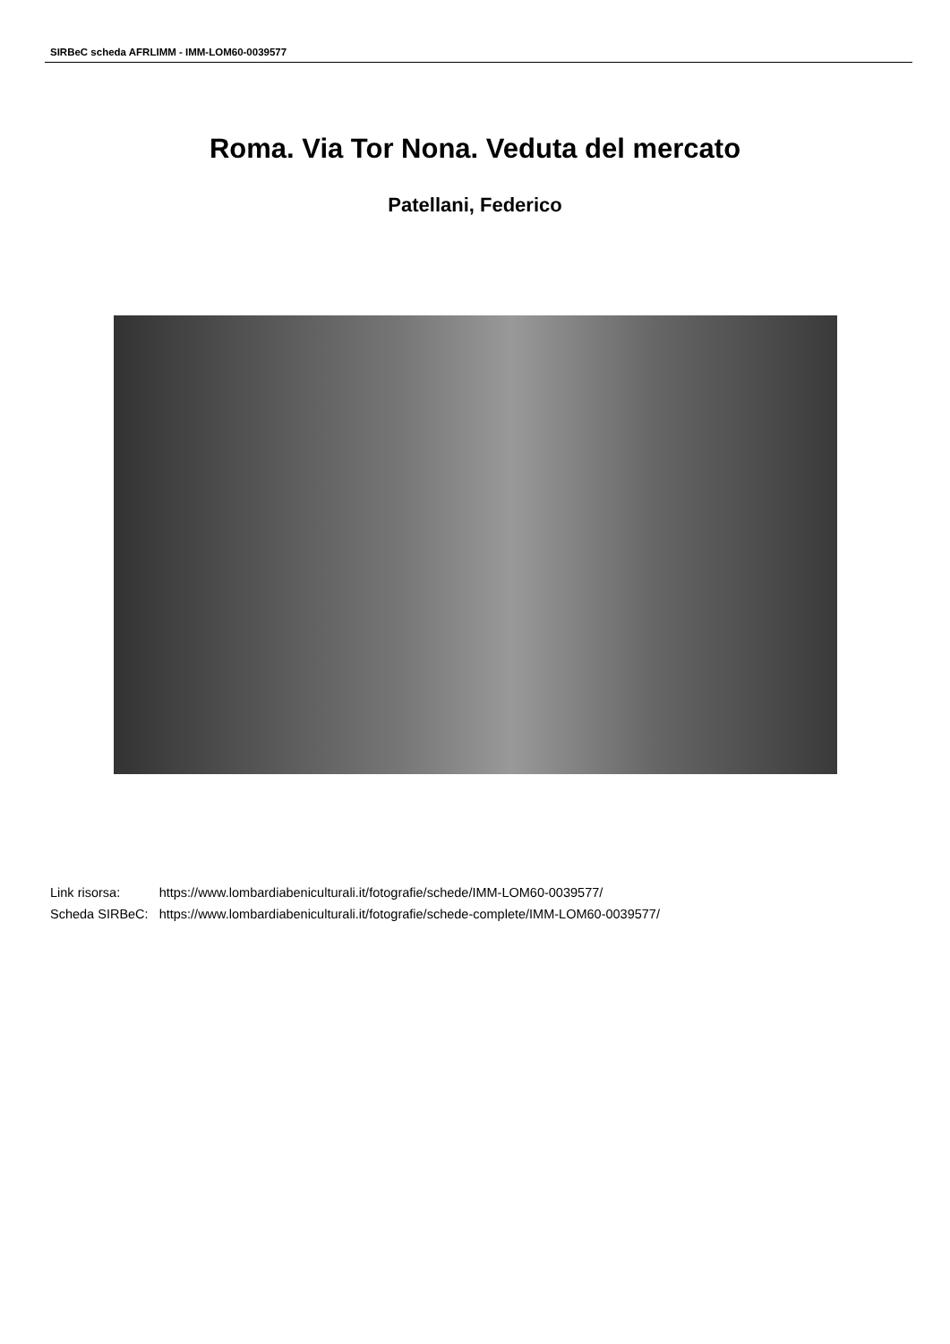SIRBeC scheda AFRLIMM - IMM-LOM60-0039577
Roma. Via Tor Nona. Veduta del mercato
Patellani, Federico
| Link risorsa: | https://www.lombardiabeniculturali.it/fotografie/schede/IMM-LOM60-0039577/ |
| Scheda SIRBeC: | https://www.lombardiabeniculturali.it/fotografie/schede-complete/IMM-LOM60-0039577/ |